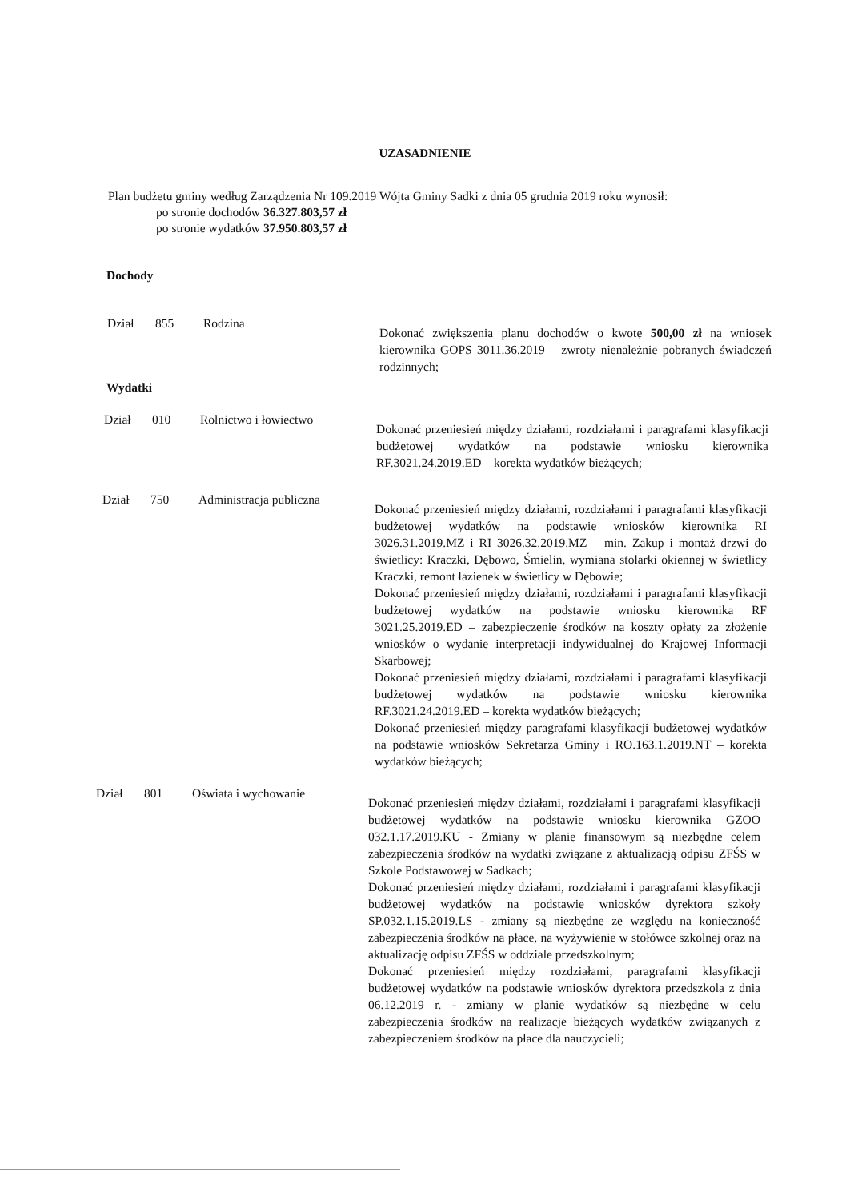UZASADNIENIE
Plan budżetu gminy według Zarządzenia Nr 109.2019 Wójta Gminy Sadki z dnia 05 grudnia 2019 roku wynosił:
po stronie dochodów 36.327.803,57 zł
po stronie wydatków 37.950.803,57 zł
Dochody
Dział 855 Rodzina
Dokonać zwiększenia planu dochodów o kwotę 500,00 zł na wniosek kierownika GOPS 3011.36.2019 – zwroty nienależnie pobranych świadczeń rodzinnych;
Wydatki
Dział 010 Rolnictwo i łowiectwo
Dokonać przeniesień między działami, rozdziałami i paragrafami klasyfikacji budżetowej wydatków na podstawie wniosku kierownika RF.3021.24.2019.ED – korekta wydatków bieżących;
Dział 750 Administracja publiczna
Dokonać przeniesień między działami, rozdziałami i paragrafami klasyfikacji budżetowej wydatków na podstawie wniosków kierownika RI 3026.31.2019.MZ i RI 3026.32.2019.MZ – min. Zakup i montaż drzwi do świetlicy: Kraczki, Dębowo, Śmielin, wymiana stolarki okiennej w świetlicy Kraczki, remont łazienek w świetlicy w Dębowie;
Dokonać przeniesień między działami, rozdziałami i paragrafami klasyfikacji budżetowej wydatków na podstawie wniosku kierownika RF 3021.25.2019.ED – zabezpieczenie środków na koszty opłaty za złożenie wniosków o wydanie interpretacji indywidualnej do Krajowej Informacji Skarbowej;
Dokonać przeniesień między działami, rozdziałami i paragrafami klasyfikacji budżetowej wydatków na podstawie wniosku kierownika RF.3021.24.2019.ED – korekta wydatków bieżących;
Dokonać przeniesień między paragrafami klasyfikacji budżetowej wydatków na podstawie wniosków Sekretarza Gminy i RO.163.1.2019.NT – korekta wydatków bieżących;
Dział 801 Oświata i wychowanie
Dokonać przeniesień między działami, rozdziałami i paragrafami klasyfikacji budżetowej wydatków na podstawie wniosku kierownika GZOO 032.1.17.2019.KU - Zmiany w planie finansowym są niezbędne celem zabezpieczenia środków na wydatki związane z aktualizacją odpisu ZFŚS w Szkole Podstawowej w Sadkach;
Dokonać przeniesień między działami, rozdziałami i paragrafami klasyfikacji budżetowej wydatków na podstawie wniosków dyrektora szkoły SP.032.1.15.2019.LS - zmiany są niezbędne ze względu na konieczność zabezpieczenia środków na płace, na wyżywienie w stołówce szkolnej oraz na aktualizację odpisu ZFŚS w oddziale przedszkolnym;
Dokonać przeniesień między rozdziałami, paragrafami klasyfikacji budżetowej wydatków na podstawie wniosków dyrektora przedszkola z dnia 06.12.2019 r. - zmiany w planie wydatków są niezbędne w celu zabezpieczenia środków na realizacje bieżących wydatków związanych z zabezpieczeniem środków na płace dla nauczycieli;